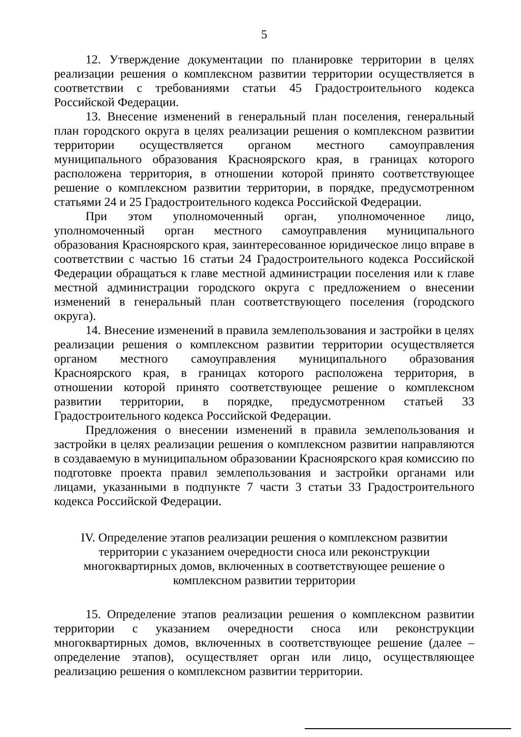5
12. Утверждение документации по планировке территории в целях реализации решения о комплексном развитии территории осуществляется в соответствии с требованиями статьи 45 Градостроительного кодекса Российской Федерации.
13. Внесение изменений в генеральный план поселения, генеральный план городского округа в целях реализации решения о комплексном развитии территории осуществляется органом местного самоуправления муниципального образования Красноярского края, в границах которого расположена территория, в отношении которой принято соответствующее решение о комплексном развитии территории, в порядке, предусмотренном статьями 24 и 25 Градостроительного кодекса Российской Федерации.
При этом уполномоченный орган, уполномоченное лицо, уполномоченный орган местного самоуправления муниципального образования Красноярского края, заинтересованное юридическое лицо вправе в соответствии с частью 16 статьи 24 Градостроительного кодекса Российской Федерации обращаться к главе местной администрации поселения или к главе местной администрации городского округа с предложением о внесении изменений в генеральный план соответствующего поселения (городского округа).
14. Внесение изменений в правила землепользования и застройки в целях реализации решения о комплексном развитии территории осуществляется органом местного самоуправления муниципального образования Красноярского края, в границах которого расположена территория, в отношении которой принято соответствующее решение о комплексном развитии территории, в порядке, предусмотренном статьей 33 Градостроительного кодекса Российской Федерации.
Предложения о внесении изменений в правила землепользования и застройки в целях реализации решения о комплексном развитии направляются в создаваемую в муниципальном образовании Красноярского края комиссию по подготовке проекта правил землепользования и застройки органами или лицами, указанными в подпункте 7 части 3 статьи 33 Градостроительного кодекса Российской Федерации.
IV. Определение этапов реализации решения о комплексном развитии территории с указанием очередности сноса или реконструкции многоквартирных домов, включенных в соответствующее решение о комплексном развитии территории
15. Определение этапов реализации решения о комплексном развитии территории с указанием очередности сноса или реконструкции многоквартирных домов, включенных в соответствующее решение (далее – определение этапов), осуществляет орган или лицо, осуществляющее реализацию решения о комплексном развитии территории.